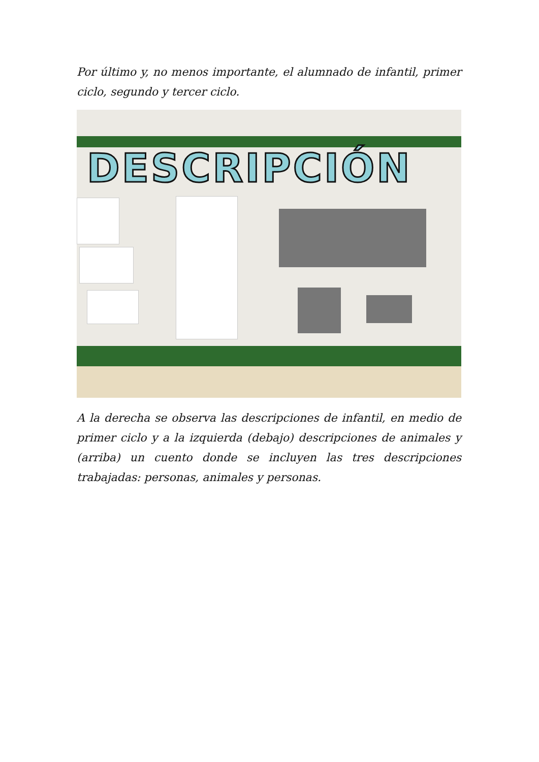Por último y, no menos importante, el alumnado de infantil, primer ciclo, segundo y tercer ciclo.
DESCRIPCIÓN
A la derecha se observa las descripciones de infantil, en medio de primer ciclo y a la izquierda (debajo) descripciones de animales y (arriba) un cuento donde se incluyen las tres descripciones trabajadas: personas, animales y personas.